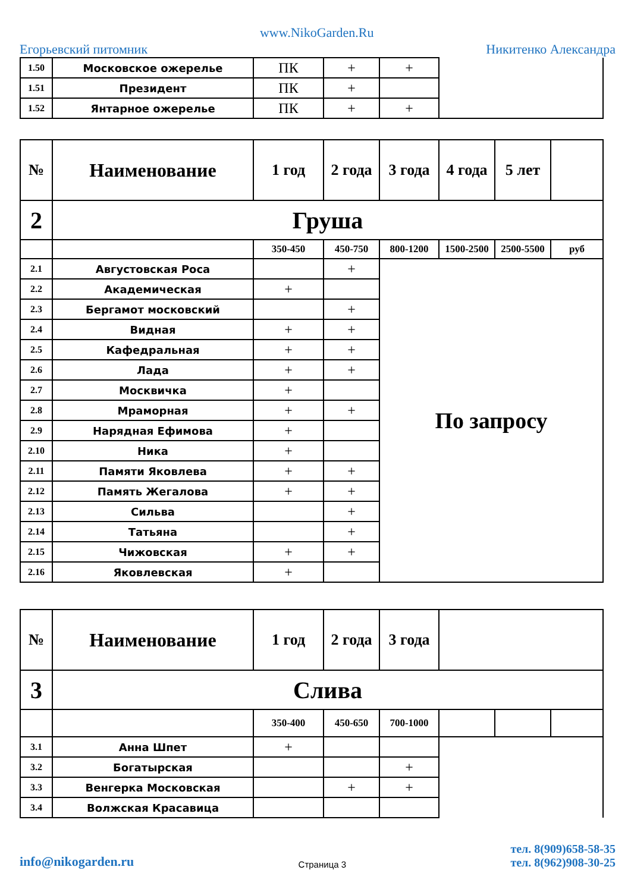Егорьевский питомник www.NikoGarden.Ru Никитенко Александра
| 1.50 | Московское ожерелье | ПК | + | + | |
| 1.51 | Президент | ПК | + | | |
| 1.52 | Янтарное ожерелье | ПК | + | + | |
| № | Наименование | 1 год | 2 года | 3 года | 4 года | 5 лет | |
| --- | --- | --- | --- | --- | --- | --- | --- |
| 2 | Груша | | | | | | |
| | | 350-450 | 450-750 | 800-1200 | 1500-2500 | 2500-5500 | руб |
| 2.1 | Августовская Роса | | + | По запросу | | | |
| 2.2 | Академическая | + | | | | | |
| 2.3 | Бергамот московский | | + | | | | |
| 2.4 | Видная | + | + | | | | |
| 2.5 | Кафедральная | + | + | | | | |
| 2.6 | Лада | + | + | | | | |
| 2.7 | Москвичка | + | | | | | |
| 2.8 | Мраморная | + | + | | | | |
| 2.9 | Нарядная Ефимова | + | | | | | |
| 2.10 | Ника | + | | | | | |
| 2.11 | Памяти Яковлева | + | + | | | | |
| 2.12 | Память Жегалова | + | + | | | | |
| 2.13 | Сильва | | + | | | | |
| 2.14 | Татьяна | | + | | | | |
| 2.15 | Чижовская | + | + | | | | |
| 2.16 | Яковлевская | + | | | | | |
| № | Наименование | 1 год | 2 года | 3 года | | | |
| --- | --- | --- | --- | --- | --- | --- | --- |
| 3 | Слива | | | | | | |
| | | 350-400 | 450-650 | 700-1000 | | | |
| 3.1 | Анна Шпет | + | | | | | |
| 3.2 | Богатырская | | | + | | | |
| 3.3 | Венгерка Московская | | + | + | | | |
| 3.4 | Волжская Красавица | | | | | | |
info@nikogarden.ru Страница 3 тел. 8(909)658-58-35
тел. 8(962)908-30-25